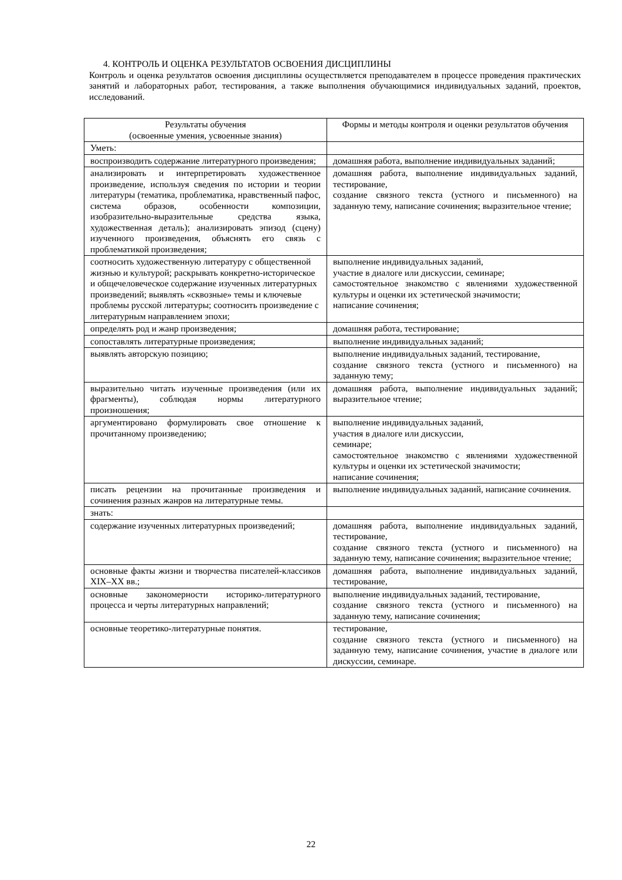4. КОНТРОЛЬ И ОЦЕНКА РЕЗУЛЬТАТОВ ОСВОЕНИЯ ДИСЦИПЛИНЫ
Контроль и оценка результатов освоения дисциплины осуществляется преподавателем в процессе проведения практических занятий и лабораторных работ, тестирования, а также выполнения обучающимися индивидуальных заданий, проектов, исследований.
| Результаты обучения (освоенные умения, усвоенные знания) | Формы и методы контроля и оценки результатов обучения |
| --- | --- |
| Уметь: | |
| воспроизводить содержание литературного произведения; | домашняя работа, выполнение индивидуальных заданий; |
| анализировать и интерпретировать художественное произведение, используя сведения по истории и теории литературы (тематика, проблематика, нравственный пафос, система образов, особенности композиции, изобразительно-выразительные средства языка, художественная деталь); анализировать эпизод (сцену) изученного произведения, объяснять его связь с проблематикой произведения; | домашняя работа, выполнение индивидуальных заданий, тестирование, создание связного текста (устного и письменного) на заданную тему, написание сочинения; выразительное чтение; |
| соотносить художественную литературу с общественной жизнью и культурой; раскрывать конкретно-историческое и общечеловеческое содержание изученных литературных произведений; выявлять «сквозные» темы и ключевые проблемы русской литературы; соотносить произведение с литературным направлением эпохи; | выполнение индивидуальных заданий, участие в диалоге или дискуссии, семинаре; самостоятельное знакомство с явлениями художественной культуры и оценки их эстетической значимости; написание сочинения; |
| определять род и жанр произведения; | домашняя работа, тестирование; |
| сопоставлять литературные произведения; | выполнение индивидуальных заданий; |
| выявлять авторскую позицию; | выполнение индивидуальных заданий, тестирование, создание связного текста (устного и письменного) на заданную тему; |
| выразительно читать изученные произведения (или их фрагменты), соблюдая нормы литературного произношения; | домашняя работа, выполнение индивидуальных заданий; выразительное чтение; |
| аргументировано формулировать свое отношение к прочитанному произведению; | выполнение индивидуальных заданий, участия в диалоге или дискуссии, семинаре; самостоятельное знакомство с явлениями художественной культуры и оценки их эстетической значимости; написание сочинения; |
| писать рецензии на прочитанные произведения и сочинения разных жанров на литературные темы. | выполнение индивидуальных заданий, написание сочинения. |
| знать: | |
| содержание изученных литературных произведений; | домашняя работа, выполнение индивидуальных заданий, тестирование, создание связного текста (устного и письменного) на заданную тему, написание сочинения; выразительное чтение; |
| основные факты жизни и творчества писателей-классиков XIX–XX вв.; | домашняя работа, выполнение индивидуальных заданий, тестирование, |
| основные закономерности историко-литературного процесса и черты литературных направлений; | выполнение индивидуальных заданий, тестирование, создание связного текста (устного и письменного) на заданную тему, написание сочинения; |
| основные теоретико-литературные понятия. | тестирование, создание связного текста (устного и письменного) на заданную тему, написание сочинения, участие в диалоге или дискуссии, семинаре. |
22